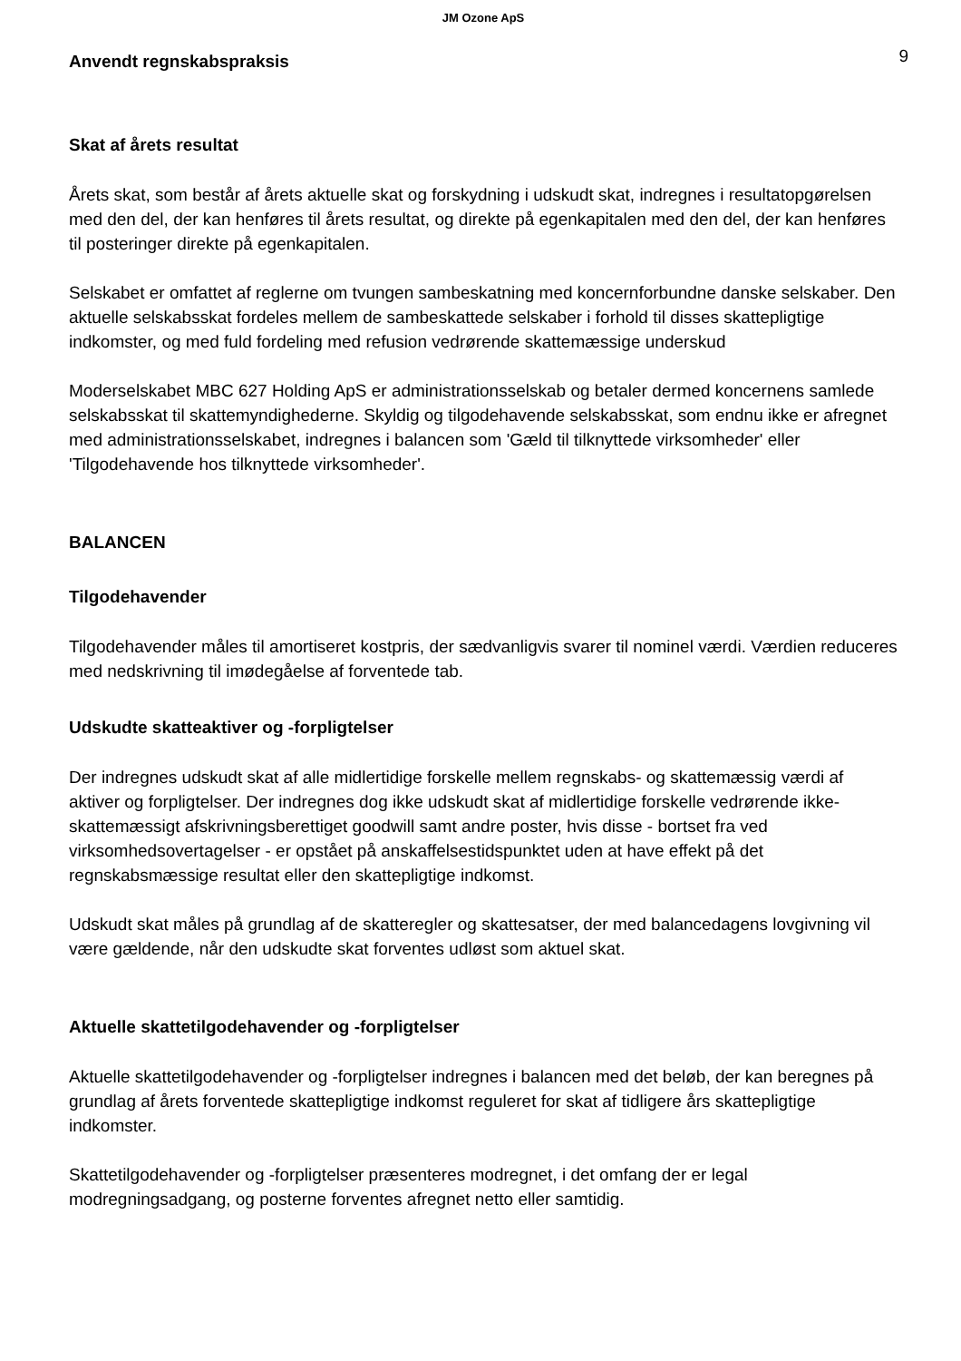JM Ozone ApS
Anvendt regnskabspraksis 9
Skat af årets resultat
Årets skat, som består af årets aktuelle skat og forskydning i udskudt skat, indregnes i resultatopgørelsen med den del, der kan henføres til årets resultat, og direkte på egenkapitalen med den del, der kan henføres til posteringer direkte på egenkapitalen.
Selskabet er omfattet af reglerne om tvungen sambeskatning med koncernforbundne danske selskaber. Den aktuelle selskabsskat fordeles mellem de sambeskattede selskaber i forhold til disses skattepligtige indkomster, og med fuld fordeling med refusion vedrørende skattemæssige underskud
Moderselskabet MBC 627 Holding ApS er administrationsselskab og betaler dermed koncernens samlede selskabsskat til skattemyndighederne. Skyldig og tilgodehavende selskabsskat, som endnu ikke er afregnet med administrationsselskabet, indregnes i balancen som 'Gæld til tilknyttede virksomheder' eller 'Tilgodehavende hos tilknyttede virksomheder'.
BALANCEN
Tilgodehavender
Tilgodehavender måles til amortiseret kostpris, der sædvanligvis svarer til nominel værdi. Værdien reduceres med nedskrivning til imødegåelse af forventede tab.
Udskudte skatteaktiver og -forpligtelser
Der indregnes udskudt skat af alle midlertidige forskelle mellem regnskabs- og skattemæssig værdi af aktiver og forpligtelser. Der indregnes dog ikke udskudt skat af midlertidige forskelle vedrørende ikke-skattemæssigt afskrivningsberettiget goodwill samt andre poster, hvis disse - bortset fra ved virksomhedsovertagelser - er opstået på anskaffelsestidspunktet uden at have effekt på det regnskabsmæssige resultat eller den skattepligtige indkomst.
Udskudt skat måles på grundlag af de skatteregler og skattesatser, der med balancedagens lovgivning vil være gældende, når den udskudte skat forventes udløst som aktuel skat.
Aktuelle skattetilgodehavender og -forpligtelser
Aktuelle skattetilgodehavender og -forpligtelser indregnes i balancen med det beløb, der kan beregnes på grundlag af årets forventede skattepligtige indkomst reguleret for skat af tidligere års skattepligtige indkomster.
Skattetilgodehavender og -forpligtelser præsenteres modregnet, i det omfang der er legal modregningsadgang, og posterne forventes afregnet netto eller samtidig.